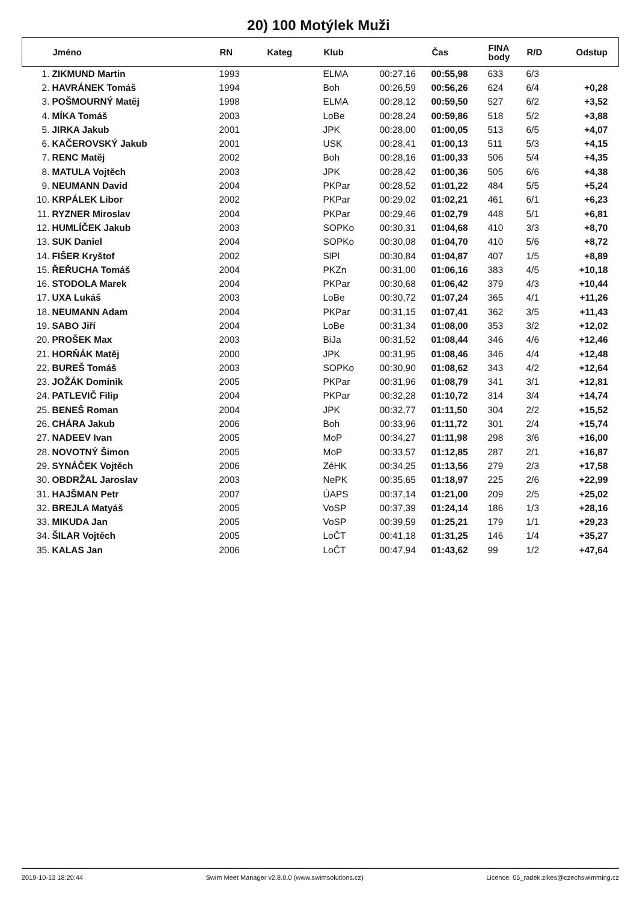20) 100 Motýlek Muži
| | Jméno | RN | Kateg | Klub | | Čas | FINA body | R/D | Odstup |
| --- | --- | --- | --- | --- | --- | --- | --- | --- | --- |
| 1. | ZIKMUND Martin | 1993 | | ELMA | 00:27,16 | 00:55,98 | 633 | 6/3 | |
| 2. | HAVRÁNEK Tomáš | 1994 | | Boh | 00:26,59 | 00:56,26 | 624 | 6/4 | +0,28 |
| 3. | POŠMOURNÝ Matěj | 1998 | | ELMA | 00:28,12 | 00:59,50 | 527 | 6/2 | +3,52 |
| 4. | MÍKA Tomáš | 2003 | | LoBe | 00:28,24 | 00:59,86 | 518 | 5/2 | +3,88 |
| 5. | JIRKA Jakub | 2001 | | JPK | 00:28,00 | 01:00,05 | 513 | 6/5 | +4,07 |
| 6. | KAČEROVSKÝ Jakub | 2001 | | USK | 00:28,41 | 01:00,13 | 511 | 5/3 | +4,15 |
| 7. | RENC Matěj | 2002 | | Boh | 00:28,16 | 01:00,33 | 506 | 5/4 | +4,35 |
| 8. | MATULA Vojtěch | 2003 | | JPK | 00:28,42 | 01:00,36 | 505 | 6/6 | +4,38 |
| 9. | NEUMANN David | 2004 | | PKPar | 00:28,52 | 01:01,22 | 484 | 5/5 | +5,24 |
| 10. | KRPÁLEK Libor | 2002 | | PKPar | 00:29,02 | 01:02,21 | 461 | 6/1 | +6,23 |
| 11. | RYZNER Miroslav | 2004 | | PKPar | 00:29,46 | 01:02,79 | 448 | 5/1 | +6,81 |
| 12. | HUMLÍČEK Jakub | 2003 | | SOPKo | 00:30,31 | 01:04,68 | 410 | 3/3 | +8,70 |
| 13. | SUK Daniel | 2004 | | SOPKo | 00:30,08 | 01:04,70 | 410 | 5/6 | +8,72 |
| 14. | FIŠER Kryštof | 2002 | | SlPl | 00:30,84 | 01:04,87 | 407 | 1/5 | +8,89 |
| 15. | ŘEŘUCHA Tomáš | 2004 | | PKZn | 00:31,00 | 01:06,16 | 383 | 4/5 | +10,18 |
| 16. | STODOLA Marek | 2004 | | PKPar | 00:30,68 | 01:06,42 | 379 | 4/3 | +10,44 |
| 17. | UXA Lukáš | 2003 | | LoBe | 00:30,72 | 01:07,24 | 365 | 4/1 | +11,26 |
| 18. | NEUMANN Adam | 2004 | | PKPar | 00:31,15 | 01:07,41 | 362 | 3/5 | +11,43 |
| 19. | SABO Jiří | 2004 | | LoBe | 00:31,34 | 01:08,00 | 353 | 3/2 | +12,02 |
| 20. | PROŠEK Max | 2003 | | BiJa | 00:31,52 | 01:08,44 | 346 | 4/6 | +12,46 |
| 21. | HORŇÁK Matěj | 2000 | | JPK | 00:31,95 | 01:08,46 | 346 | 4/4 | +12,48 |
| 22. | BUREŠ Tomáš | 2003 | | SOPKo | 00:30,90 | 01:08,62 | 343 | 4/2 | +12,64 |
| 23. | JOŽÁK Dominik | 2005 | | PKPar | 00:31,96 | 01:08,79 | 341 | 3/1 | +12,81 |
| 24. | PATLEVIČ Filip | 2004 | | PKPar | 00:32,28 | 01:10,72 | 314 | 3/4 | +14,74 |
| 25. | BENEŠ Roman | 2004 | | JPK | 00:32,77 | 01:11,50 | 304 | 2/2 | +15,52 |
| 26. | CHÁRA Jakub | 2006 | | Boh | 00:33,96 | 01:11,72 | 301 | 2/4 | +15,74 |
| 27. | NADEEV Ivan | 2005 | | MoP | 00:34,27 | 01:11,98 | 298 | 3/6 | +16,00 |
| 28. | NOVOTNÝ Šimon | 2005 | | MoP | 00:33,57 | 01:12,85 | 287 | 2/1 | +16,87 |
| 29. | SYNÁČEK Vojtěch | 2006 | | ZéHK | 00:34,25 | 01:13,56 | 279 | 2/3 | +17,58 |
| 30. | OBDRŽAL Jaroslav | 2003 | | NePK | 00:35,65 | 01:18,97 | 225 | 2/6 | +22,99 |
| 31. | HAJŠMAN Petr | 2007 | | ÚAPS | 00:37,14 | 01:21,00 | 209 | 2/5 | +25,02 |
| 32. | BREJLA Matyáš | 2005 | | VoSP | 00:37,39 | 01:24,14 | 186 | 1/3 | +28,16 |
| 33. | MIKUDA Jan | 2005 | | VoSP | 00:39,59 | 01:25,21 | 179 | 1/1 | +29,23 |
| 34. | ŠILAR Vojtěch | 2005 | | LoČT | 00:41,18 | 01:31,25 | 146 | 1/4 | +35,27 |
| 35. | KALAS Jan | 2006 | | LoČT | 00:47,94 | 01:43,62 | 99 | 1/2 | +47,64 |
2019-10-13 18:20:44 Swim Meet Manager v2.8.0.0 (www.swimsolutions.cz) Licence: 05_radek.zikes@czechswimming.cz